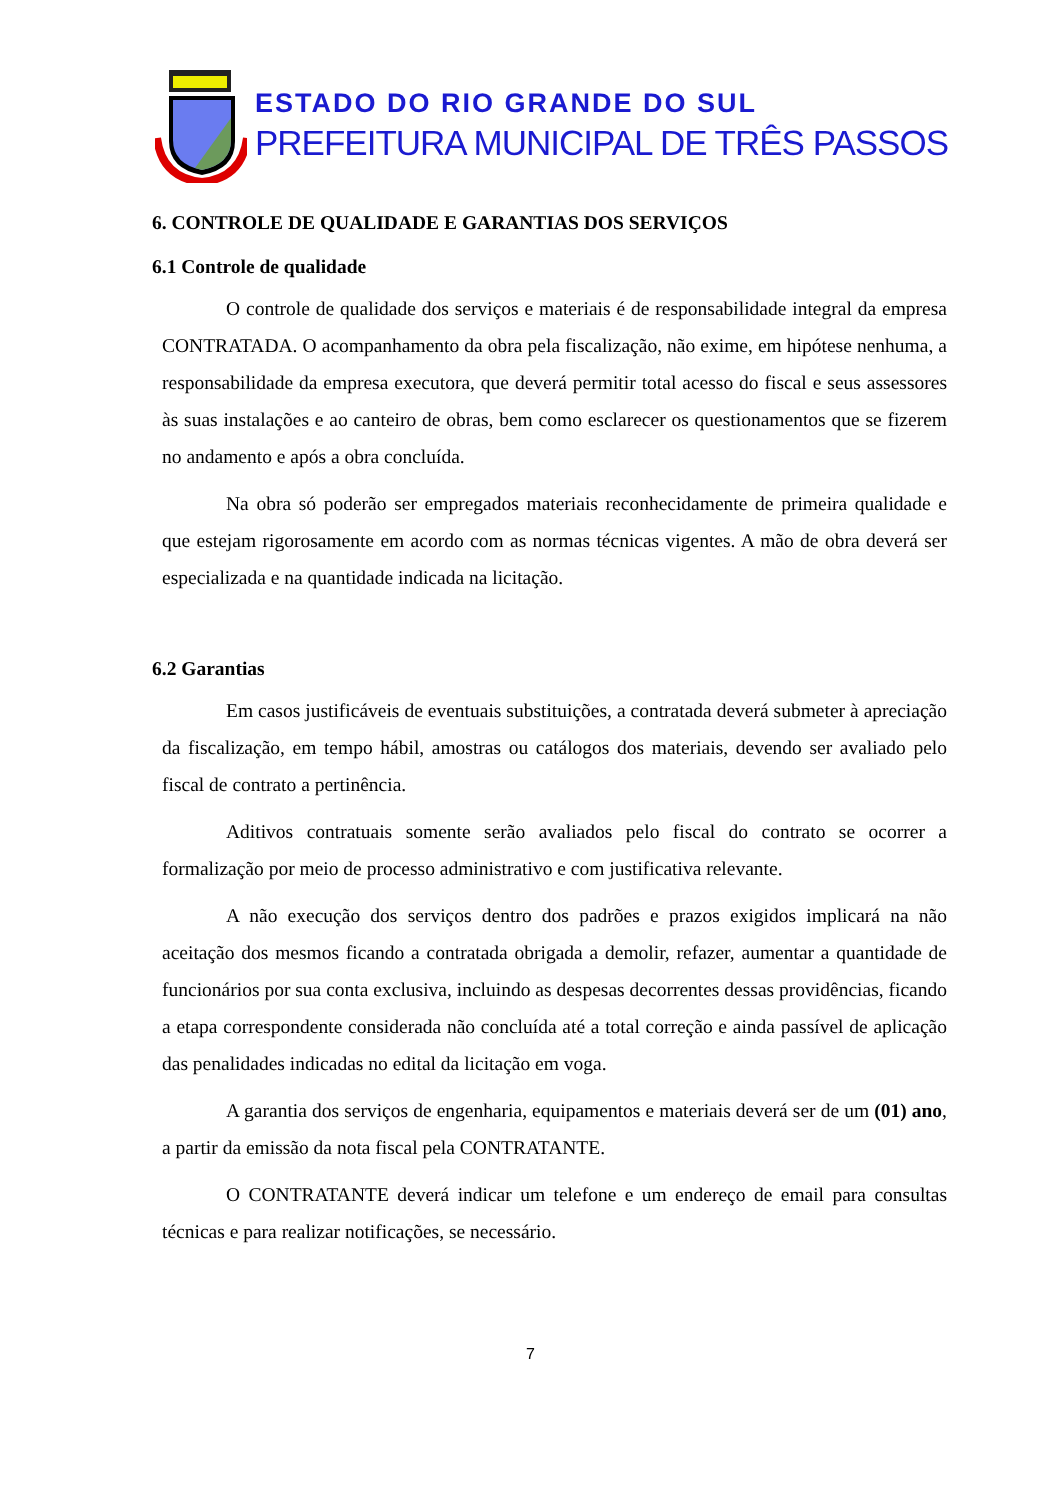ESTADO DO RIO GRANDE DO SUL
PREFEITURA MUNICIPAL DE TRÊS PASSOS
6. CONTROLE DE QUALIDADE E GARANTIAS DOS SERVIÇOS
6.1 Controle de qualidade
O controle de qualidade dos serviços e materiais é de responsabilidade integral da empresa CONTRATADA. O acompanhamento da obra pela fiscalização, não exime, em hipótese nenhuma, a responsabilidade da empresa executora, que deverá permitir total acesso do fiscal e seus assessores às suas instalações e ao canteiro de obras, bem como esclarecer os questionamentos que se fizerem no andamento e após a obra concluída.
Na obra só poderão ser empregados materiais reconhecidamente de primeira qualidade e que estejam rigorosamente em acordo com as normas técnicas vigentes. A mão de obra deverá ser especializada e na quantidade indicada na licitação.
6.2 Garantias
Em casos justificáveis de eventuais substituições, a contratada deverá submeter à apreciação da fiscalização, em tempo hábil, amostras ou catálogos dos materiais, devendo ser avaliado pelo fiscal de contrato a pertinência.
Aditivos contratuais somente serão avaliados pelo fiscal do contrato se ocorrer a formalização por meio de processo administrativo e com justificativa relevante.
A não execução dos serviços dentro dos padrões e prazos exigidos implicará na não aceitação dos mesmos ficando a contratada obrigada a demolir, refazer, aumentar a quantidade de funcionários por sua conta exclusiva, incluindo as despesas decorrentes dessas providências, ficando a etapa correspondente considerada não concluída até a total correção e ainda passível de aplicação das penalidades indicadas no edital da licitação em voga.
A garantia dos serviços de engenharia, equipamentos e materiais deverá ser de um (01) ano, a partir da emissão da nota fiscal pela CONTRATANTE.
O CONTRATANTE deverá indicar um telefone e um endereço de email para consultas técnicas e para realizar notificações, se necessário.
7